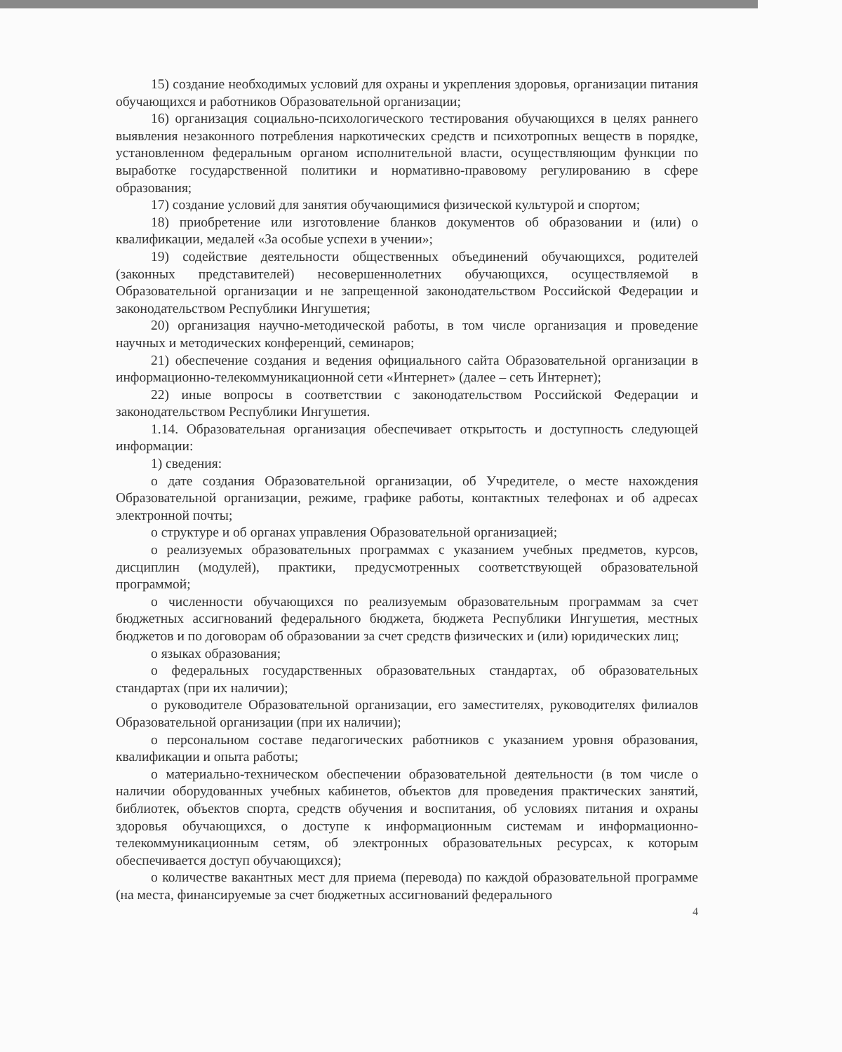15) создание необходимых условий для охраны и укрепления здоровья, организации питания обучающихся и работников Образовательной организации;
16) организация социально-психологического тестирования обучающихся в целях раннего выявления незаконного потребления наркотических средств и психотропных веществ в порядке, установленном федеральным органом исполнительной власти, осуществляющим функции по выработке государственной политики и нормативно-правовому регулированию в сфере образования;
17) создание условий для занятия обучающимися физической культурой и спортом;
18) приобретение или изготовление бланков документов об образовании и (или) о квалификации, медалей «За особые успехи в учении»;
19) содействие деятельности общественных объединений обучающихся, родителей (законных представителей) несовершеннолетних обучающихся, осуществляемой в Образовательной организации и не запрещенной законодательством Российской Федерации и законодательством Республики Ингушетия;
20) организация научно-методической работы, в том числе организация и проведение научных и методических конференций, семинаров;
21) обеспечение создания и ведения официального сайта Образовательной организации в информационно-телекоммуникационной сети «Интернет» (далее – сеть Интернет);
22) иные вопросы в соответствии с законодательством Российской Федерации и законодательством Республики Ингушетия.
1.14. Образовательная организация обеспечивает открытость и доступность следующей информации:
1) сведения:
о дате создания Образовательной организации, об Учредителе, о месте нахождения Образовательной организации, режиме, графике работы, контактных телефонах и об адресах электронной почты;
о структуре и об органах управления Образовательной организацией;
о реализуемых образовательных программах с указанием учебных предметов, курсов, дисциплин (модулей), практики, предусмотренных соответствующей образовательной программой;
о численности обучающихся по реализуемым образовательным программам за счет бюджетных ассигнований федерального бюджета, бюджета Республики Ингушетия, местных бюджетов и по договорам об образовании за счет средств физических и (или) юридических лиц;
о языках образования;
о федеральных государственных образовательных стандартах, об образовательных стандартах (при их наличии);
о руководителе Образовательной организации, его заместителях, руководителях филиалов Образовательной организации (при их наличии);
о персональном составе педагогических работников с указанием уровня образования, квалификации и опыта работы;
о материально-техническом обеспечении образовательной деятельности (в том числе о наличии оборудованных учебных кабинетов, объектов для проведения практических занятий, библиотек, объектов спорта, средств обучения и воспитания, об условиях питания и охраны здоровья обучающихся, о доступе к информационным системам и информационно-телекоммуникационным сетям, об электронных образовательных ресурсах, к которым обеспечивается доступ обучающихся);
о количестве вакантных мест для приема (перевода) по каждой образовательной программе (на места, финансируемые за счет бюджетных ассигнований федерального
4